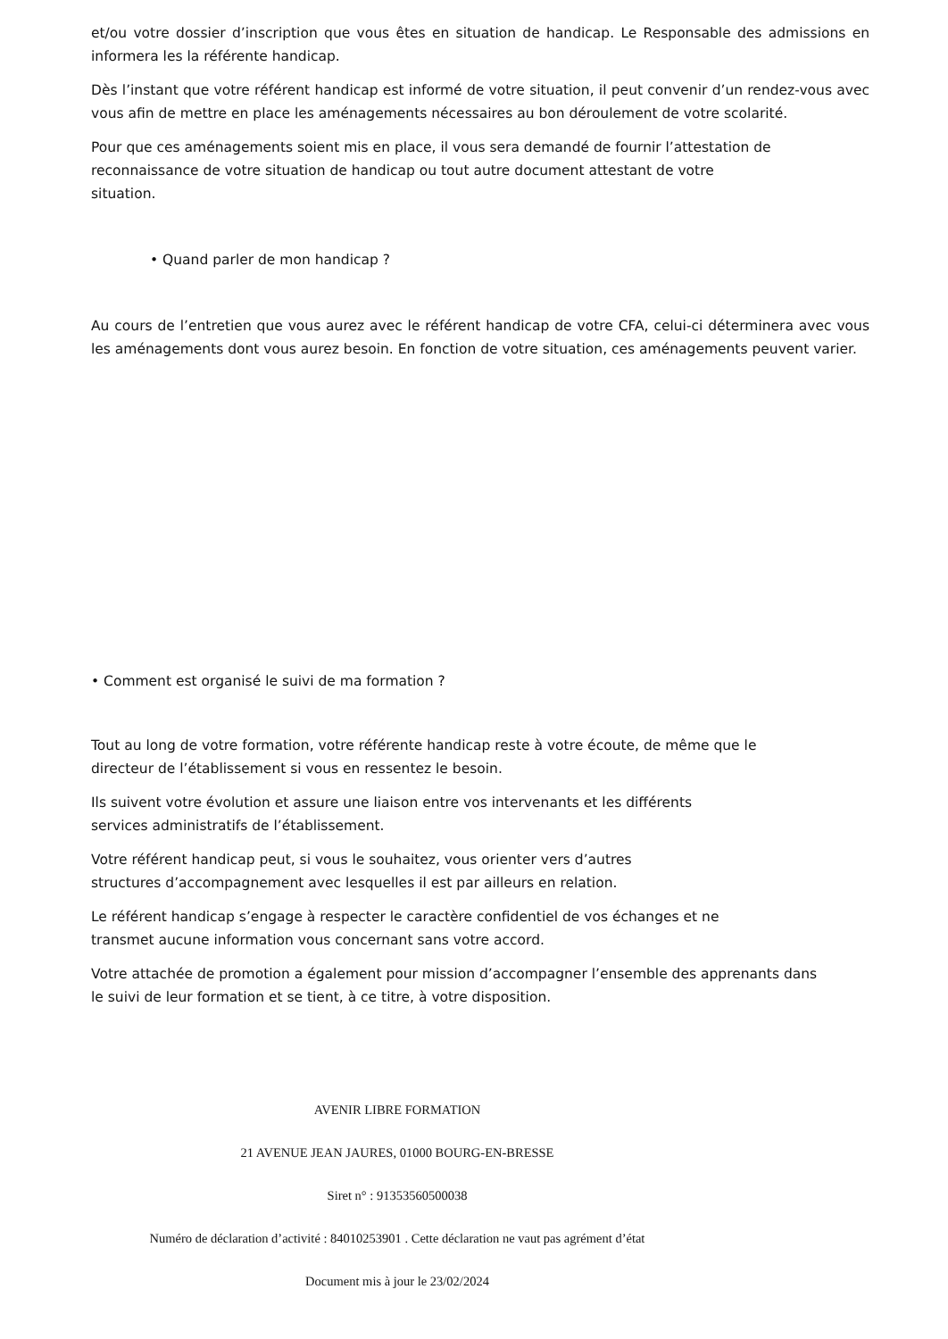et/ou votre dossier d’inscription que vous êtes en situation de handicap. Le Responsable des admissions en informera les la référente handicap.
Dès l’instant que votre référent handicap est informé de votre situation, il peut convenir d’un rendez-vous avec vous afin de mettre en place les aménagements nécessaires au bon déroulement de votre scolarité.
Pour que ces aménagements soient mis en place, il vous sera demandé de fournir l’attestation de
reconnaissance de votre situation de handicap ou tout autre document attestant de votre
situation.
• Quand parler de mon handicap ?
Au cours de l’entretien que vous aurez avec le référent handicap de votre CFA, celui-ci déterminera avec vous les aménagements dont vous aurez besoin. En fonction de votre situation, ces aménagements peuvent varier.
• Comment est organisé le suivi de ma formation ?
Tout au long de votre formation, votre référente handicap reste à votre écoute, de même que le
directeur de l’établissement si vous en ressentez le besoin.
Ils suivent votre évolution et assure une liaison entre vos intervenants et les différents
services administratifs de l’établissement.
Votre référent handicap peut, si vous le souhaitez, vous orienter vers d’autres
structures d’accompagnement avec lesquelles il est par ailleurs en relation.
Le référent handicap s’engage à respecter le caractère confidentiel de vos échanges et ne
transmet aucune information vous concernant sans votre accord.
Votre attachée de promotion a également pour mission d’accompagner l’ensemble des apprenants dans
le suivi de leur formation et se tient, à ce titre, à votre disposition.
AVENIR LIBRE FORMATION
21 AVENUE JEAN JAURES, 01000 BOURG-EN-BRESSE
Siret n° : 91353560500038
Numéro de déclaration d’activité : 84010253901 . Cette déclaration ne vaut pas agrément d’état
Document mis à jour le 23/02/2024